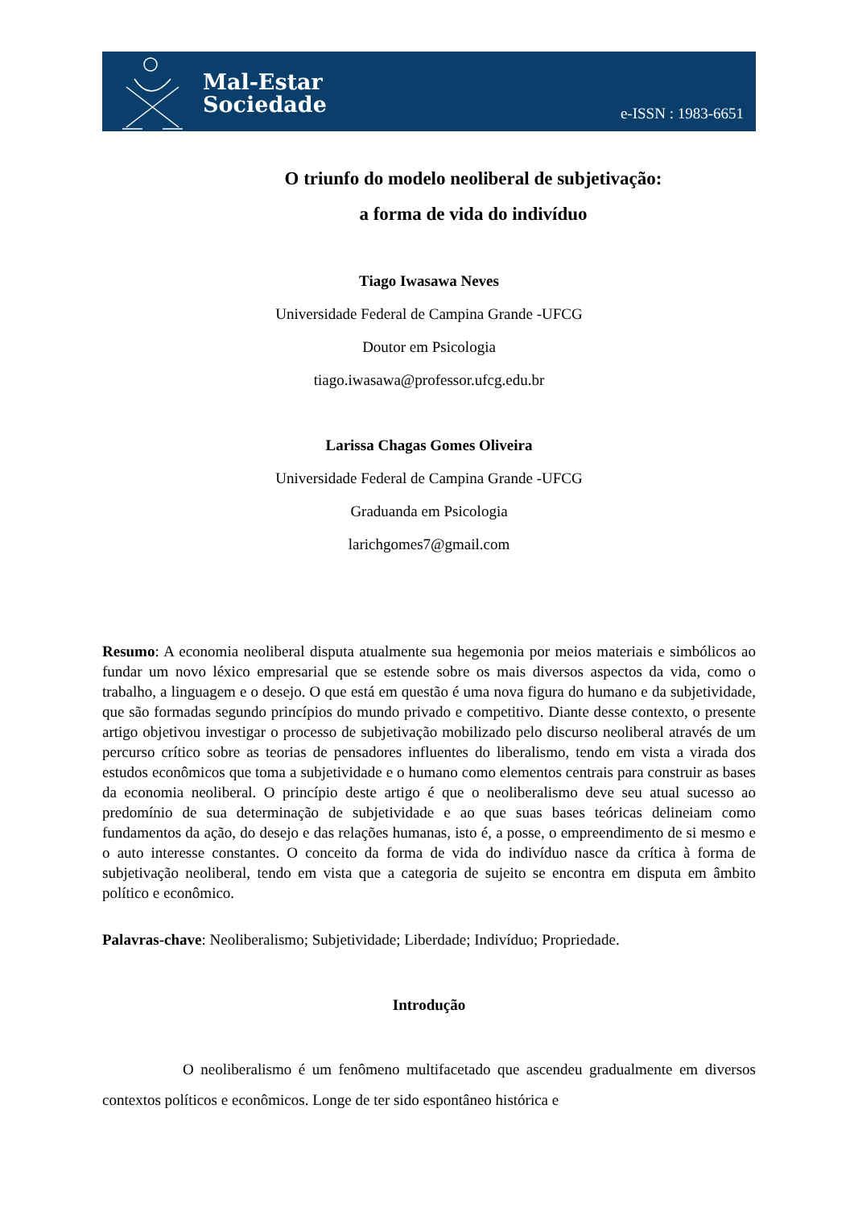Mal-Estar
Sociedade
e-ISSN : 1983-6651
O triunfo do modelo neoliberal de subjetivação:
a forma de vida do indivíduo
Tiago Iwasawa Neves
Universidade Federal de Campina Grande -UFCG
Doutor em Psicologia
tiago.iwasawa@professor.ufcg.edu.br
Larissa Chagas Gomes Oliveira
Universidade Federal de Campina Grande -UFCG
Graduanda em Psicologia
larichgomes7@gmail.com
Resumo: A economia neoliberal disputa atualmente sua hegemonia por meios materiais e simbólicos ao fundar um novo léxico empresarial que se estende sobre os mais diversos aspectos da vida, como o trabalho, a linguagem e o desejo. O que está em questão é uma nova figura do humano e da subjetividade, que são formadas segundo princípios do mundo privado e competitivo. Diante desse contexto, o presente artigo objetivou investigar o processo de subjetivação mobilizado pelo discurso neoliberal através de um percurso crítico sobre as teorias de pensadores influentes do liberalismo, tendo em vista a virada dos estudos econômicos que toma a subjetividade e o humano como elementos centrais para construir as bases da economia neoliberal. O princípio deste artigo é que o neoliberalismo deve seu atual sucesso ao predomínio de sua determinação de subjetividade e ao que suas bases teóricas delineiam como fundamentos da ação, do desejo e das relações humanas, isto é, a posse, o empreendimento de si mesmo e o auto interesse constantes. O conceito da forma de vida do indivíduo nasce da crítica à forma de subjetivação neoliberal, tendo em vista que a categoria de sujeito se encontra em disputa em âmbito político e econômico.
Palavras-chave: Neoliberalismo; Subjetividade; Liberdade; Indivíduo; Propriedade.
Introdução
O neoliberalismo é um fenômeno multifacetado que ascendeu gradualmente em diversos contextos políticos e econômicos. Longe de ter sido espontâneo histórica e